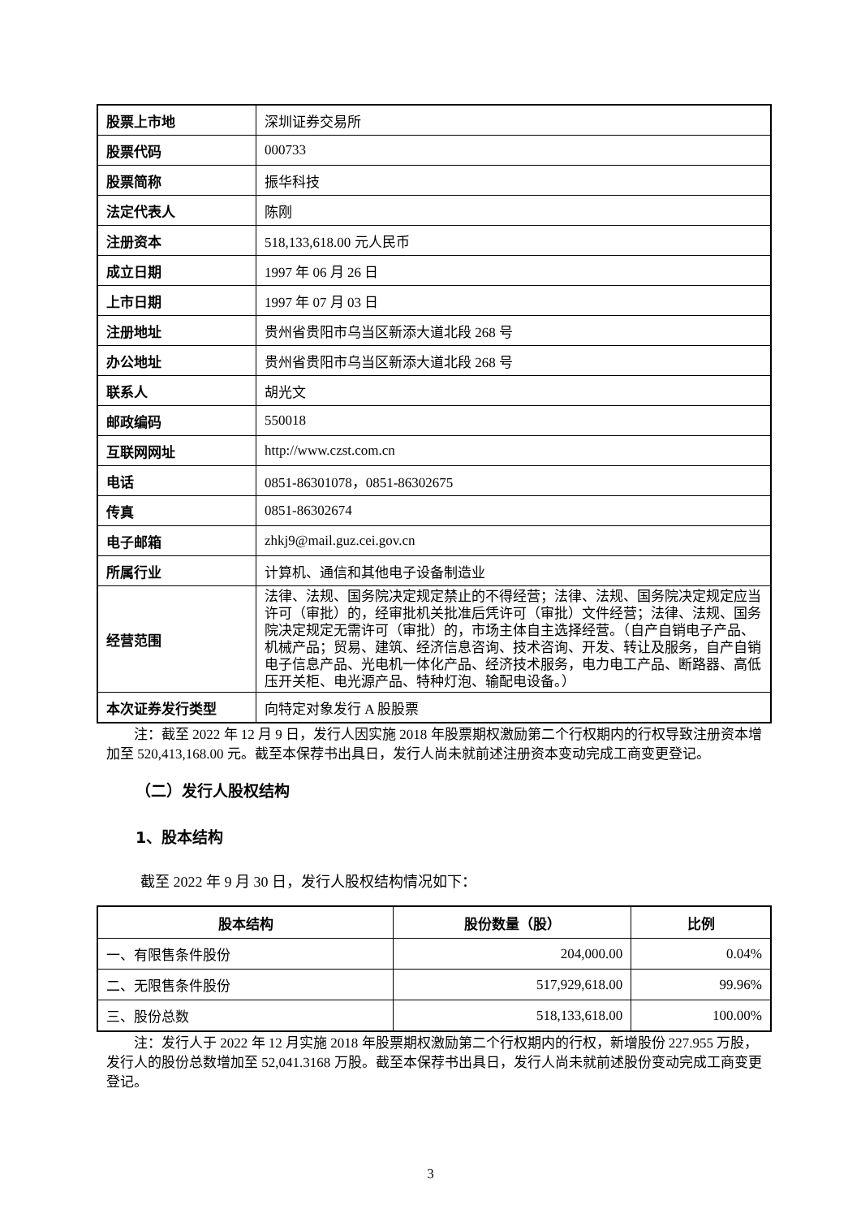| 股票上市地 | 深圳证券交易所 |
| 股票代码 | 000733 |
| 股票简称 | 振华科技 |
| 法定代表人 | 陈刚 |
| 注册资本 | 518,133,618.00 元人民币 |
| 成立日期 | 1997 年 06 月 26 日 |
| 上市日期 | 1997 年 07 月 03 日 |
| 注册地址 | 贵州省贵阳市乌当区新添大道北段 268 号 |
| 办公地址 | 贵州省贵阳市乌当区新添大道北段 268 号 |
| 联系人 | 胡光文 |
| 邮政编码 | 550018 |
| 互联网网址 | http://www.czst.com.cn |
| 电话 | 0851-86301078，0851-86302675 |
| 传真 | 0851-86302674 |
| 电子邮箱 | zhkj9@mail.guz.cei.gov.cn |
| 所属行业 | 计算机、通信和其他电子设备制造业 |
| 经营范围 | 法律、法规、国务院决定规定禁止的不得经营；法律、法规、国务院决定规定应当许可（审批）的，经审批机关批准后凭许可（审批）文件经营；法律、法规、国务院决定规定无需许可（审批）的，市场主体自主选择经营。（自产自销电子产品、机械产品；贸易、建筑、经济信息咨询、技术咨询、开发、转让及服务，自产自销电子信息产品、光电机一体化产品、经济技术服务，电力电工产品、断路器、高低压开关柜、电光源产品、特种灯泡、输配电设备。） |
| 本次证券发行类型 | 向特定对象发行 A 股股票 |
注：截至 2022 年 12 月 9 日，发行人因实施 2018 年股票期权激励第二个行权期内的行权导致注册资本增加至 520,413,168.00 元。截至本保荐书出具日，发行人尚未就前述注册资本变动完成工商变更登记。
（二）发行人股权结构
1、股本结构
截至 2022 年 9 月 30 日，发行人股权结构情况如下：
| 股本结构 | 股份数量（股） | 比例 |
| --- | --- | --- |
| 一、有限售条件股份 | 204,000.00 | 0.04% |
| 二、无限售条件股份 | 517,929,618.00 | 99.96% |
| 三、股份总数 | 518,133,618.00 | 100.00% |
注：发行人于 2022 年 12 月实施 2018 年股票期权激励第二个行权期内的行权，新增股份 227.955 万股，发行人的股份总数增加至 52,041.3168 万股。截至本保荐书出具日，发行人尚未就前述股份变动完成工商变更登记。
3